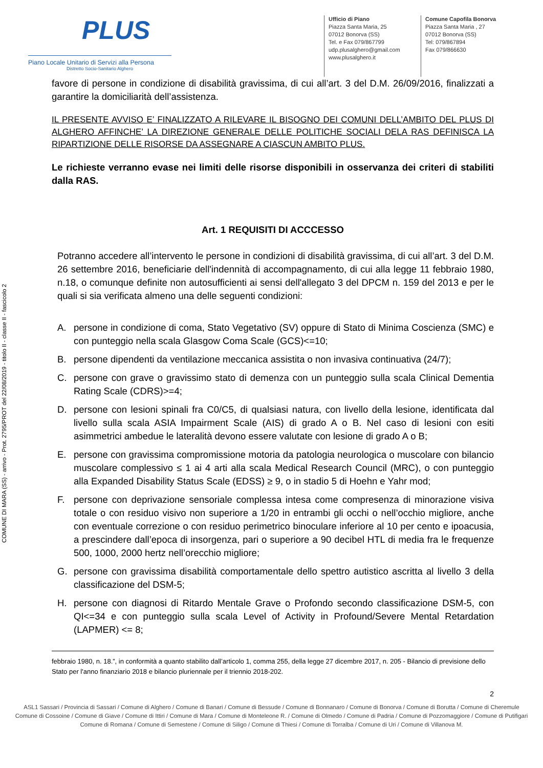COMUNE DI MARA (SS) - arrivo - Prot. 2795/PROT del 22/08/2019 - titolo II - classe II - fascicolo 2
PLUS
Piano Locale Unitario di Servizi alla Persona
Distretto Socio-Sanitario Alghero
Ufficio di Piano
Piazza Santa Maria, 25
07012 Bonorva (SS)
Tel. e Fax 079/867799
udp.plusalghero@gmail.com
www.plusalghero.it
Comune Capofila Bonorva
Piazza Santa Maria , 27
07012 Bonorva (SS)
Tel: 079/867894
Fax 079/866630
favore di persone in condizione di disabilità gravissima, di cui all’art. 3 del D.M. 26/09/2016, finalizzati a garantire la domiciliarità dell’assistenza.
IL PRESENTE AVVISO E’ FINALIZZATO A RILEVARE IL BISOGNO DEI COMUNI DELL’AMBITO DEL PLUS DI ALGHERO AFFINCHE’ LA DIREZIONE GENERALE DELLE POLITICHE SOCIALI DELA RAS DEFINISCA LA RIPARTIZIONE DELLE RISORSE DA ASSEGNARE A CIASCUN AMBITO PLUS.
Le richieste verranno evase nei limiti delle risorse disponibili in osservanza dei criteri di stabiliti dalla RAS.
Art. 1 REQUISITI DI ACCCESSO
Potranno accedere all’intervento le persone in condizioni di disabilità gravissima, di cui all’art. 3 del D.M. 26 settembre 2016, beneficiarie dell'indennità di accompagnamento, di cui alla legge 11 febbraio 1980, n.18, o comunque definite non autosufficienti ai sensi dell'allegato 3 del DPCM n. 159 del 2013 e per le quali si sia verificata almeno una delle seguenti condizioni:
A. persone in condizione di coma, Stato Vegetativo (SV) oppure di Stato di Minima Coscienza (SMC) e con punteggio nella scala Glasgow Coma Scale (GCS)<=10;
B. persone dipendenti da ventilazione meccanica assistita o non invasiva continuativa (24/7);
C. persone con grave o gravissimo stato di demenza con un punteggio sulla scala Clinical Dementia Rating Scale (CDRS)>=4;
D. persone con lesioni spinali fra C0/C5, di qualsiasi natura, con livello della lesione, identificata dal livello sulla scala ASIA Impairment Scale (AIS) di grado A o B. Nel caso di lesioni con esiti asimmetrici ambedue le lateralità devono essere valutate con lesione di grado A o B;
E. persone con gravissima compromissione motoria da patologia neurologica o muscolare con bilancio muscolare complessivo ≤ 1 ai 4 arti alla scala Medical Research Council (MRC), o con punteggio alla Expanded Disability Status Scale (EDSS) ≥ 9, o in stadio 5 di Hoehn e Yahr mod;
F. persone con deprivazione sensoriale complessa intesa come compresenza di minorazione visiva totale o con residuo visivo non superiore a 1/20 in entrambi gli occhi o nell’occhio migliore, anche con eventuale correzione o con residuo perimetrico binoculare inferiore al 10 per cento e ipoacusia, a prescindere dall’epoca di insorgenza, pari o superiore a 90 decibel HTL di media fra le frequenze 500, 1000, 2000 hertz nell’orecchio migliore;
G. persone con gravissima disabilità comportamentale dello spettro autistico ascritta al livello 3 della classificazione del DSM-5;
H. persone con diagnosi di Ritardo Mentale Grave o Profondo secondo classificazione DSM-5, con QI<=34 e con punteggio sulla scala Level of Activity in Profound/Severe Mental Retardation (LAPMER) <= 8;
febbraio 1980, n. 18.”, in conformità a quanto stabilito dall’articolo 1, comma 255, della legge 27 dicembre 2017, n. 205 - Bilancio di previsione dello Stato per l'anno finanziario 2018 e bilancio pluriennale per il triennio 2018-202.
2
ASL1 Sassari / Provincia di Sassari / Comune di Alghero / Comune di Banari / Comune di Bessude / Comune di Bonnanaro / Comune di Bonorva / Comune di Borutta / Comune di Cheremule
Comune di Cossoine / Comune di Giave / Comune di Ittiri / Comune di Mara / Comune di Monteleone R. / Comune di Olmedo / Comune di Padria / Comune di Pozzomaggiore / Comune di Putifigari
Comune di Romana / Comune di Semestene / Comune di Siligo / Comune di Thiesi / Comune di Torralba / Comune di Uri / Comune di Villanova M.